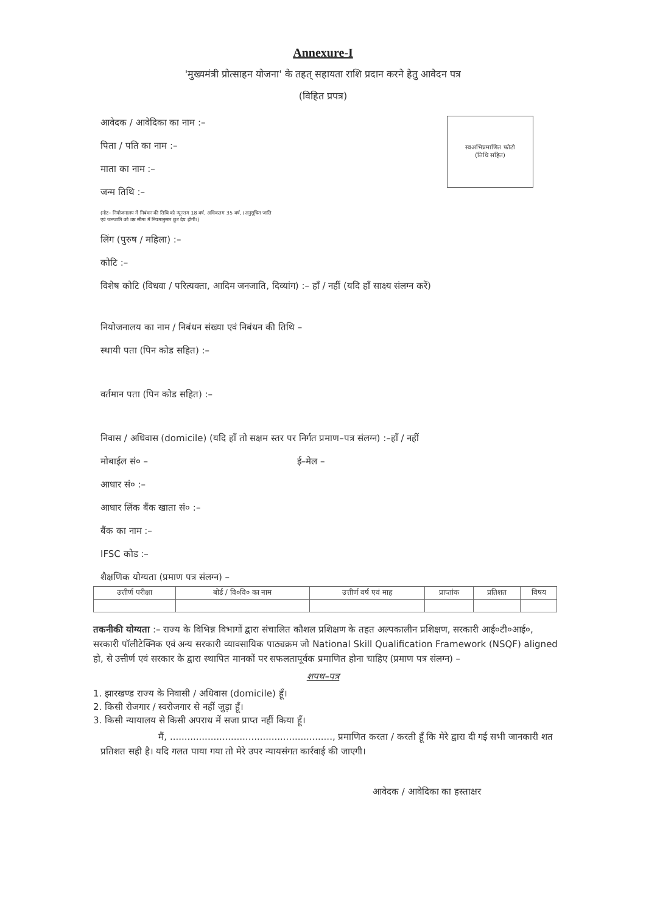Annexure-I
'मुख्यमंत्री प्रोत्साहन योजना' के तहत् सहायता राशि प्रदान करने हेतु आवेदन पत्र
(विहित प्रपत्र)
स्वअभिप्रमाणित फोटो
(तिथि सहित)
आवेदक / आवेदिका का नाम :–
पिता / पति का नाम :–
माता का नाम :–
जन्म तिथि :–
(नोट– नियोजनालय में निबंधन की तिथि को न्यूनतम 18 वर्ष, अधिकतम 35 वर्ष, (अनुसूचित जाति
एवं जनजाति को उम्र सीमा में नियमानुसार छूट देय होगी।)
लिंग (पुरुष / महिला) :–
कोटि :–
विशेष कोटि (विधवा / परित्यक्ता, आदिम जनजाति, दिव्यांग) :– हाँ / नहीं (यदि हाँ साक्ष्य संलग्न करें)
नियोजनालय का नाम / निबंधन संख्या एवं निबंधन की तिथि –
स्थायी पता (पिन कोड सहित) :–
वर्तमान पता (पिन कोड सहित) :–
निवास / अधिवास (domicile) (यदि हाँ तो सक्षम स्तर पर निर्गत प्रमाण–पत्र संलग्न) :–हाँ / नहीं
मोबाईल सं० – ई–मेल –
आधार सं० :–
आधार लिंक बैंक खाता सं० :–
बैंक का नाम :–
IFSC कोड :–
शैक्षणिक योग्यता (प्रमाण पत्र संलग्न) –
| उत्तीर्ण परीक्षा | बोर्ड / वि०वि० का नाम | उत्तीर्ण वर्ष एवं माह | प्राप्तांक | प्रतिशत | विषय |
| --- | --- | --- | --- | --- | --- |
तकनीकी योग्यता :– राज्य के विभिन्न विभागों द्वारा संचालित कौशल प्रशिक्षण के तहत अल्पकालीन प्रशिक्षण, सरकारी आई०टी०आई०, सरकारी पॉलीटेक्निक एवं अन्य सरकारी व्यावसायिक पाठ्यक्रम जो National Skill Qualification Framework (NSQF) aligned हो, से उत्तीर्ण एवं सरकार के द्वारा स्थापित मानकों पर सफलतापूर्वक प्रमाणित होना चाहिए (प्रमाण पत्र संलग्न) –
शपथ–पत्र
1. झारखण्ड राज्य के निवासी / अधिवास (domicile) हूँ।
2. किसी रोजगार / स्वरोजगार से नहीं जुड़ा हूँ।
3. किसी न्यायालय से किसी अपराध में सजा प्राप्त नहीं किया हूँ।
मैं, ........................................................, प्रमाणित करता / करती हूँ कि मेरे द्वारा दी गई सभी जानकारी शत प्रतिशत सही है। यदि गलत पाया गया तो मेरे उपर न्यायसंगत कार्रवाई की जाएगी।
आवेदक / आवेदिका का हस्ताक्षर